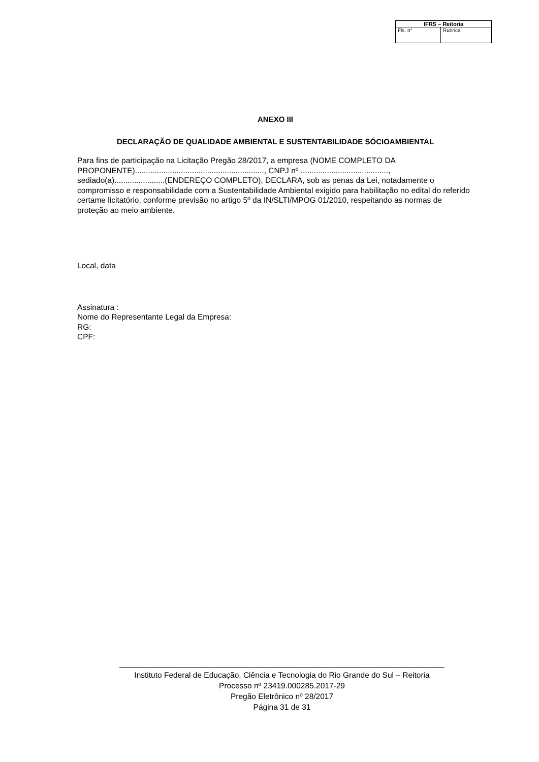| IFRS – Reitoria | |
| --- | --- |
| Fls. n° | Rubrica |
ANEXO III
DECLARAÇÃO DE QUALIDADE AMBIENTAL E SUSTENTABILIDADE SÓCIOAMBIENTAL
Para fins de participação na Licitação Pregão 28/2017, a empresa (NOME COMPLETO DA PROPONENTE)..........................................................., CNPJ nº ........................................, sediado(a).......................(ENDEREÇO COMPLETO), DECLARA, sob as penas da Lei, notadamente o compromisso e responsabilidade com a Sustentabilidade Ambiental exigido para habilitação no edital do referido certame licitatório, conforme previsão no artigo 5º da IN/SLTI/MPOG 01/2010, respeitando as normas de proteção ao meio ambiente.
Local, data
Assinatura :
Nome do Representante Legal da Empresa:
RG:
CPF:
Instituto Federal de Educação, Ciência e Tecnologia do Rio Grande do Sul – Reitoria
Processo nº 23419.000285.2017-29
Pregão Eletrônico nº 28/2017
Página 31 de 31